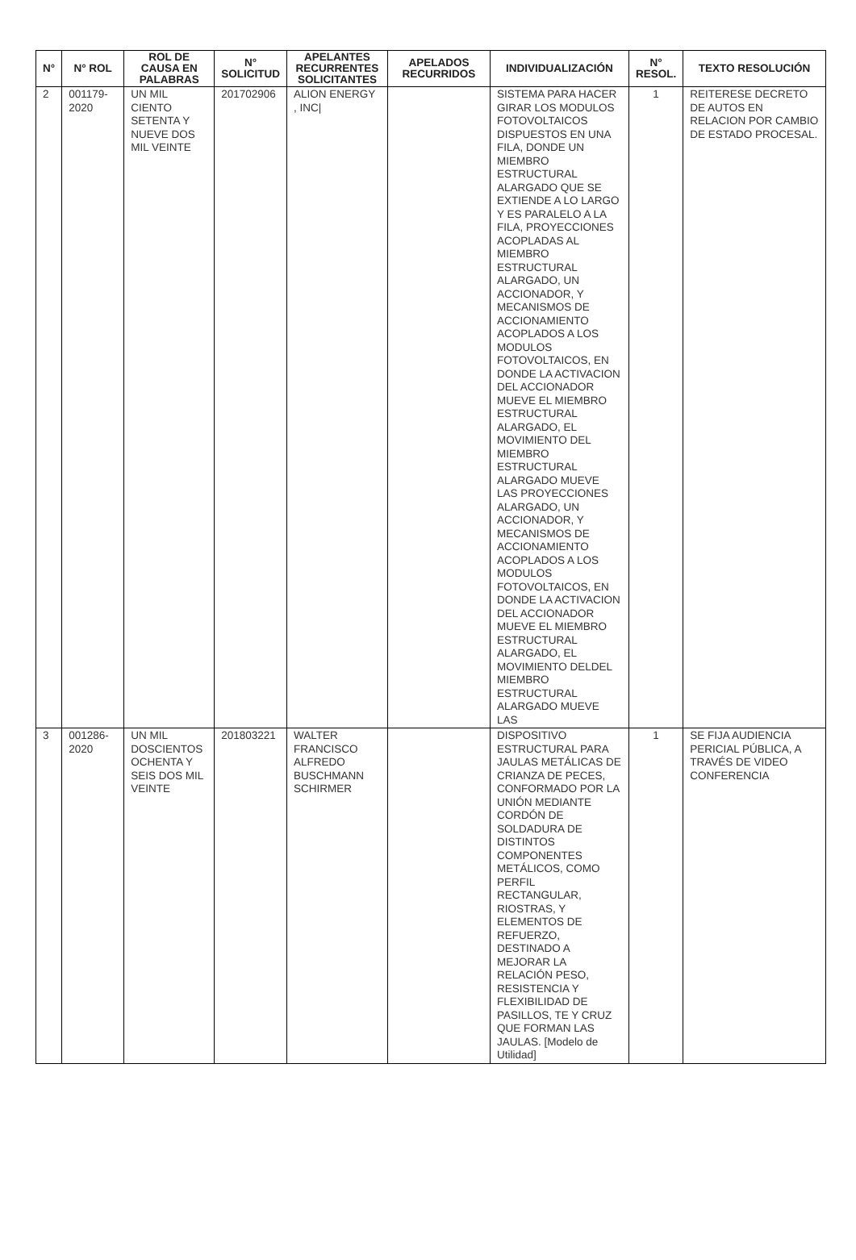| N° | N° ROL | ROL DE CAUSA EN PALABRAS | N° SOLICITUD | APELANTES RECURRENTES SOLICITANTES | APELADOS RECURRIDOS | INDIVIDUALIZACIÓN | N° RESOL. | TEXTO RESOLUCIÓN |
| --- | --- | --- | --- | --- | --- | --- | --- | --- |
| 2 | 001179-2020 | UN MIL CIENTO SETENTA Y NUEVE DOS MIL VEINTE | 201702906 | ALION ENERGY , INC/ | | SISTEMA PARA HACER GIRAR LOS MODULOS FOTOVOLTAICOS DISPUESTOS EN UNA FILA, DONDE UN MIEMBRO ESTRUCTURAL ALARGADO QUE SE EXTIENDE A LO LARGO Y ES PARALELO A LA FILA, PROYECCIONES ACOPLADAS AL MIEMBRO ESTRUCTURAL ALARGADO, UN ACCIONADOR, Y MECANISMOS DE ACCIONAMIENTO ACOPLADOS A LOS MODULOS FOTOVOLTAICOS, EN DONDE LA ACTIVACION DEL ACCIONADOR MUEVE EL MIEMBRO ESTRUCTURAL ALARGADO, EL MOVIMIENTO DEL MIEMBRO ESTRUCTURAL ALARGADO MUEVE LAS PROYECCIONES ALARGADO, UN ACCIONADOR, Y MECANISMOS DE ACCIONAMIENTO ACOPLADOS A LOS MODULOS FOTOVOLTAICOS, EN DONDE LA ACTIVACION DEL ACCIONADOR MUEVE EL MIEMBRO ESTRUCTURAL ALARGADO, EL MOVIMIENTO DELDEL MIEMBRO ESTRUCTURAL ALARGADO MUEVE LAS | 1 | REITERESE DECRETO DE AUTOS EN RELACION POR CAMBIO DE ESTADO PROCESAL. |
| 3 | 001286-2020 | UN MIL DOSCIENTOS OCHENTA Y SEIS DOS MIL VEINTE | 201803221 | WALTER FRANCISCO ALFREDO BUSCHMANN SCHIRMER | | DISPOSITIVO ESTRUCTURAL PARA JAULAS METÁLICAS DE CRIANZA DE PECES, CONFORMADO POR LA UNIÓN MEDIANTE CORDÓN DE SOLDADURA DE DISTINTOS COMPONENTES METÁLICOS, COMO PERFIL RECTANGULAR, RIOSTRAS, Y ELEMENTOS DE REFUERZO, DESTINADO A MEJORAR LA RELACIÓN PESO, RESISTENCIA Y FLEXIBILIDAD DE PASILLOS, TE Y CRUZ QUE FORMAN LAS JAULAS. [Modelo de Utilidad] | 1 | SE FIJA AUDIENCIA PERICIAL PÚBLICA, A TRAVÉS DE VIDEO CONFERENCIA |